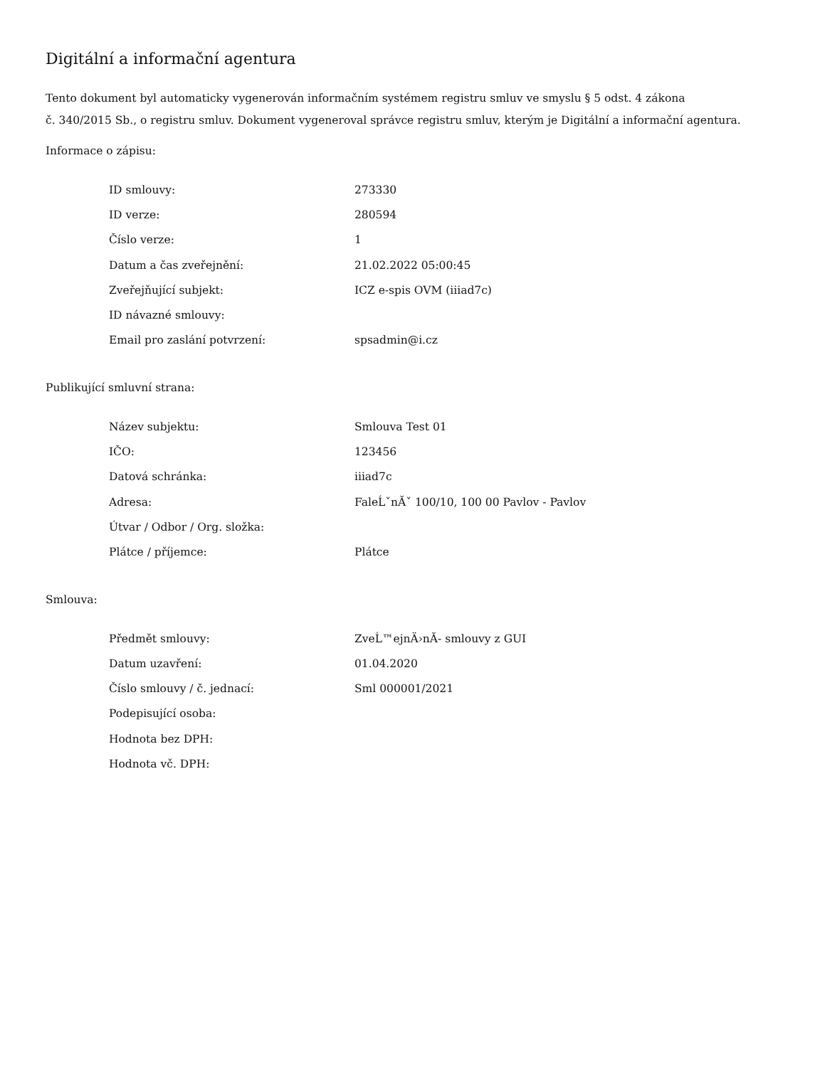Digitální a informační agentura
Tento dokument byl automaticky vygenerován informačním systémem registru smluv ve smyslu § 5 odst. 4 zákona
č. 340/2015 Sb., o registru smluv. Dokument vygeneroval správce registru smluv, kterým je Digitální a informační agentura.
Informace o zápisu:
| ID smlouvy: | 273330 |
| ID verze: | 280594 |
| Číslo verze: | 1 |
| Datum a čas zveřejnění: | 21.02.2022 05:00:45 |
| Zveřejňující subjekt: | ICZ e-spis OVM (iiiad7c) |
| ID návazné smlouvy: | |
| Email pro zaslání potvrzení: | spsadmin@i.cz |
Publikující smluvní strana:
| Název subjektu: | Smlouva Test 01 |
| IČO: | 123456 |
| Datová schránka: | iiiad7c |
| Adresa: | FaleĹˇnĂˇ 100/10, 100 00 Pavlov - Pavlov |
| Útvar / Odbor / Org. složka: | |
| Plátce / příjemce: | Plátce |
Smlouva:
| Předmět smlouvy: | ZveĹ™ejnÄ›nĂ- smlouvy z GUI |
| Datum uzavření: | 01.04.2020 |
| Číslo smlouvy / č. jednací: | Sml 000001/2021 |
| Podepisující osoba: | |
| Hodnota bez DPH: | |
| Hodnota vč. DPH: | |